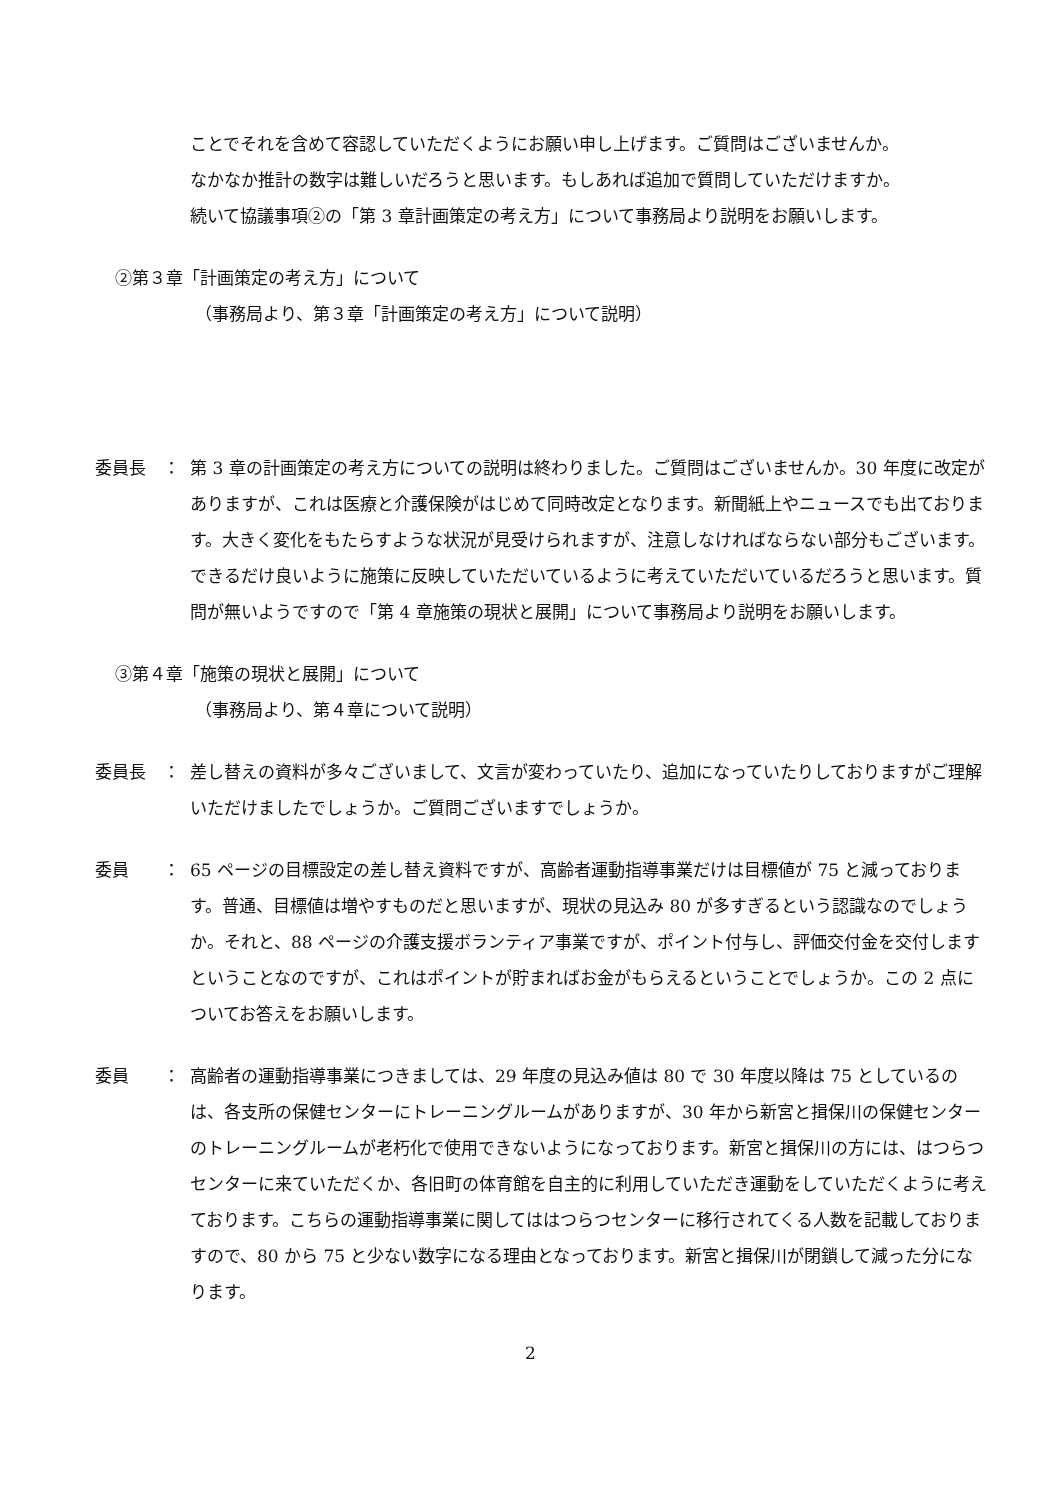ことでそれを含めて容認していただくようにお願い申し上げます。ご質問はございませんか。なかなか推計の数字は難しいだろうと思います。もしあれば追加で質問していただけますか。続いて協議事項②の「第 3 章計画策定の考え方」について事務局より説明をお願いします。
②第３章「計画策定の考え方」について
（事務局より、第３章「計画策定の考え方」について説明）
委員長　： 第 3 章の計画策定の考え方についての説明は終わりました。ご質問はございませんか。30 年度に改定がありますが、これは医療と介護保険がはじめて同時改定となります。新聞紙上やニュースでも出ております。大きく変化をもたらすような状況が見受けられますが、注意しなければならない部分もございます。できるだけ良いように施策に反映していただいているように考えていただいているだろうと思います。質問が無いようですので「第 4 章施策の現状と展開」について事務局より説明をお願いします。
③第４章「施策の現状と展開」について
（事務局より、第４章について説明）
委員長　： 差し替えの資料が多々ございまして、文言が変わっていたり、追加になっていたりしておりますがご理解いただけましたでしょうか。ご質問ございますでしょうか。
委員　　： 65 ページの目標設定の差し替え資料ですが、高齢者運動指導事業だけは目標値が 75 と減っております。普通、目標値は増やすものだと思いますが、現状の見込み 80 が多すぎるという認識なのでしょうか。それと、88 ページの介護支援ボランティア事業ですが、ポイント付与し、評価交付金を交付しますということなのですが、これはポイントが貯まればお金がもらえるということでしょうか。この 2 点についてお答えをお願いします。
委員　　： 高齢者の運動指導事業につきましては、29 年度の見込み値は 80 で 30 年度以降は 75 としているのは、各支所の保健センターにトレーニングルームがありますが、30 年から新宮と揖保川の保健センターのトレーニングルームが老朽化で使用できないようになっております。新宮と揖保川の方には、はつらつセンターに来ていただくか、各旧町の体育館を自主的に利用していただき運動をしていただくように考えております。こちらの運動指導事業に関してははつらつセンターに移行されてくる人数を記載しておりますので、80 から 75 と少ない数字になる理由となっております。新宮と揖保川が閉鎖して減った分になります。
2